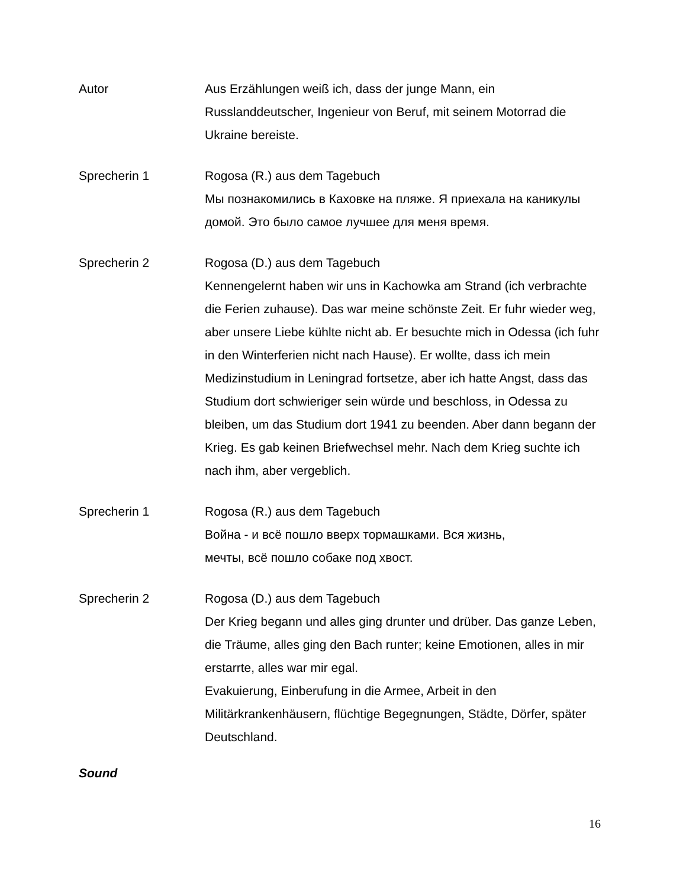Autor Aus Erzählungen weiß ich, dass der junge Mann, ein Russlanddeutscher, Ingenieur von Beruf, mit seinem Motorrad die Ukraine bereiste.
Sprecherin 1 Rogosa (R.) aus dem Tagebuch
Мы познакомились в Каховке на пляже. Я приехала на каникулы домой. Это было самое лучшее для меня время.
Sprecherin 2 Rogosa (D.) aus dem Tagebuch
Kennengelernt haben wir uns in Kachowka am Strand (ich verbrachte die Ferien zuhause). Das war meine schönste Zeit. Er fuhr wieder weg, aber unsere Liebe kühlte nicht ab. Er besuchte mich in Odessa (ich fuhr in den Winterferien nicht nach Hause). Er wollte, dass ich mein Medizinstudium in Leningrad fortsetze, aber ich hatte Angst, dass das Studium dort schwieriger sein würde und beschloss, in Odessa zu bleiben, um das Studium dort 1941 zu beenden. Aber dann begann der Krieg. Es gab keinen Briefwechsel mehr. Nach dem Krieg suchte ich nach ihm, aber vergeblich.
Sprecherin 1 Rogosa (R.) aus dem Tagebuch
Война - и всё пошло вверх тормашками. Вся жизнь,
мечты, всё пошло собаке под хвост.
Sprecherin 2 Rogosa (D.) aus dem Tagebuch
Der Krieg begann und alles ging drunter und drüber. Das ganze Leben, die Träume, alles ging den Bach runter; keine Emotionen, alles in mir erstarrte, alles war mir egal.
Evakuierung, Einberufung in die Armee, Arbeit in den Militärkrankenhäusern, flüchtige Begegnungen, Städte, Dörfer, später Deutschland.
Sound
16